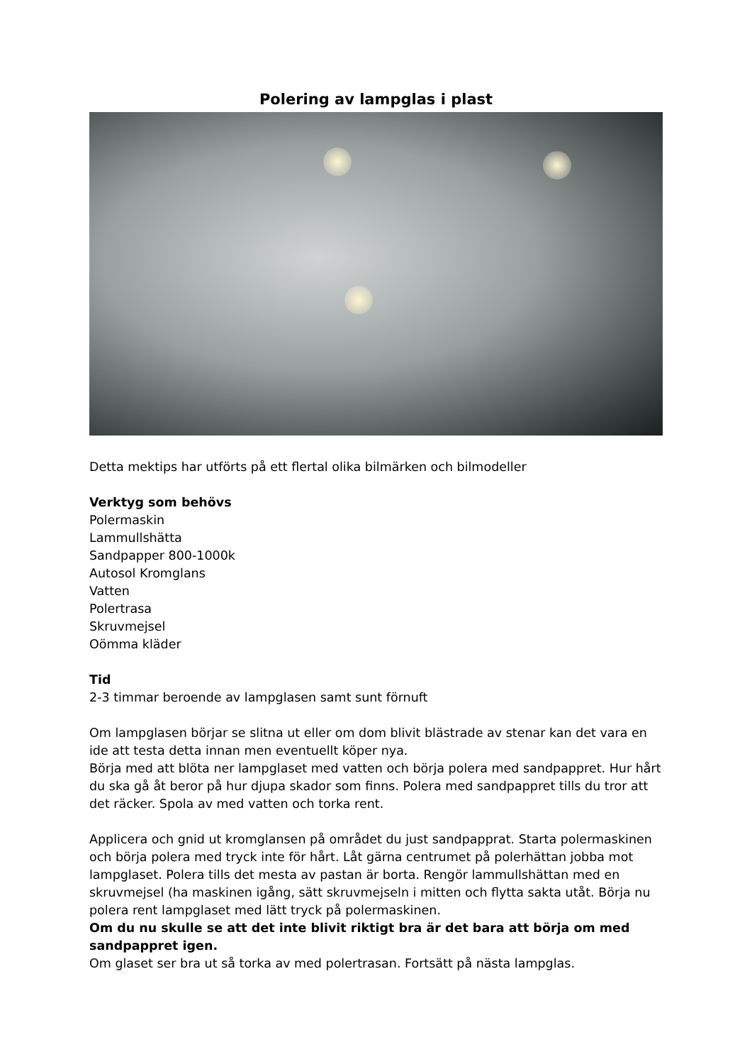Polering av lampglas i plast
Detta mektips har utförts på ett flertal olika bilmärken och bilmodeller
Verktyg som behövs
Polermaskin
Lammullshätta
Sandpapper 800-1000k
Autosol Kromglans
Vatten
Polertrasa
Skruvmejsel
Oömma kläder
Tid
2-3 timmar beroende av lampglasen samt sunt förnuft
Om lampglasen börjar se slitna ut eller om dom blivit blästrade av stenar kan det vara en ide att testa detta innan men eventuellt köper nya.
Börja med att blöta ner lampglaset med vatten och börja polera med sandpappret. Hur hårt du ska gå åt beror på hur djupa skador som finns. Polera med sandpappret tills du tror att det räcker. Spola av med vatten och torka rent.
Applicera och gnid ut kromglansen på området du just sandpapprat. Starta polermaskinen och börja polera med tryck inte för hårt. Låt gärna centrumet på polerhättan jobba mot lampglaset. Polera tills det mesta av pastan är borta. Rengör lammullshättan med en skruvmejsel (ha maskinen igång, sätt skruvmejseln i mitten och flytta sakta utåt. Börja nu polera rent lampglaset med lätt tryck på polermaskinen.
Om du nu skulle se att det inte blivit riktigt bra är det bara att börja om med sandpappret igen.
Om glaset ser bra ut så torka av med polertrasan. Fortsätt på nästa lampglas.